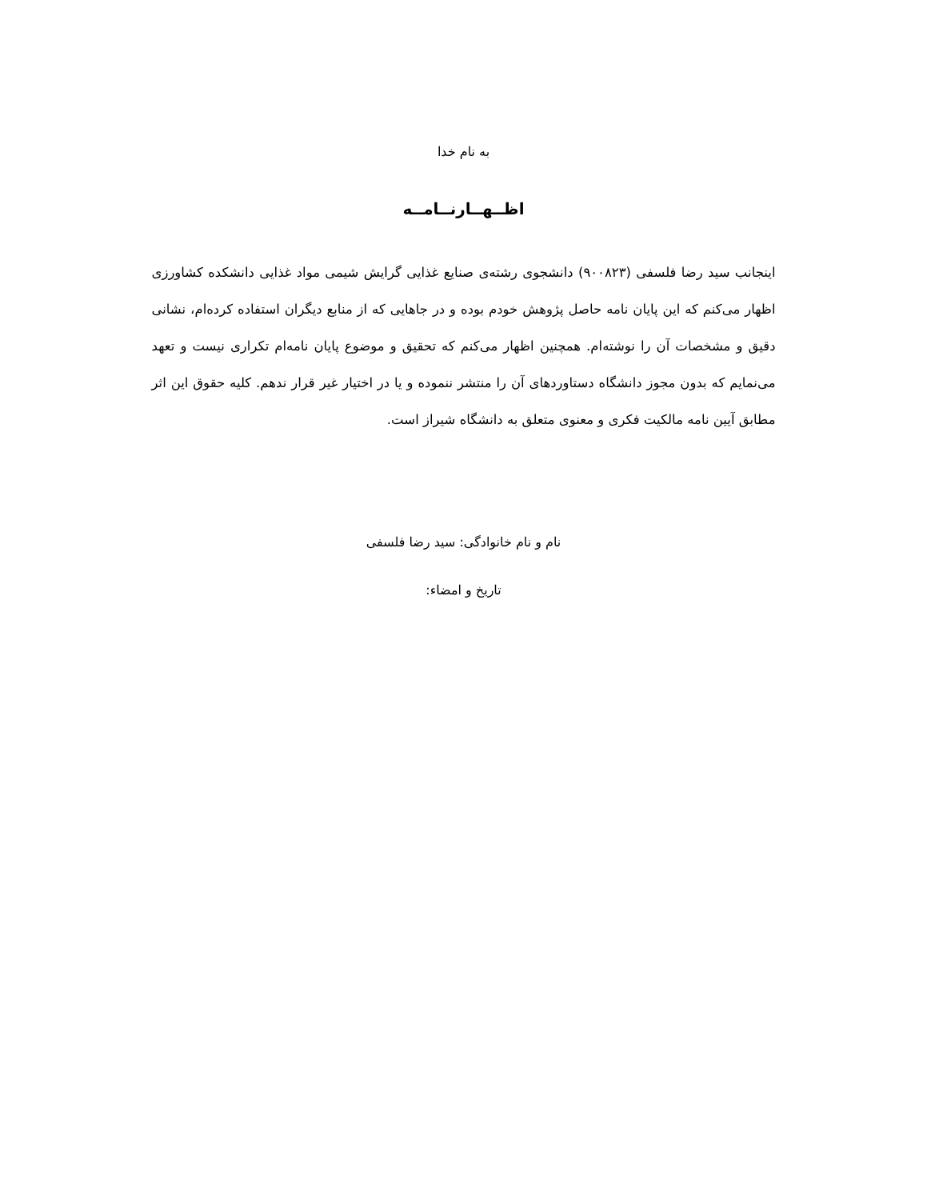به نام خدا
اظــهــارنــامــه
اینجانب سید رضا فلسفی (۹۰۰۸۲۳) دانشجوی رشته‌ی صنایع غذایی گرایش شیمی مواد غذایی دانشکده کشاورزی اظهار می‌کنم که این پایان نامه حاصل پژوهش خودم بوده و در جاهایی که از منابع دیگران استفاده کرده‌ام، نشانی دقیق و مشخصات آن را نوشته‌ام. همچنین اظهار می‌کنم که تحقیق و موضوع پایان نامه‌ام تکراری نیست و تعهد می‌نمایم که بدون مجوز دانشگاه دستاوردهای آن را منتشر ننموده و یا در اختیار غیر قرار ندهم. کلیه حقوق این اثر مطابق آیین نامه مالکیت فکری و معنوی متعلق به دانشگاه شیراز است.
نام و نام خانوادگی: سید رضا فلسفی
تاریخ و امضاء: